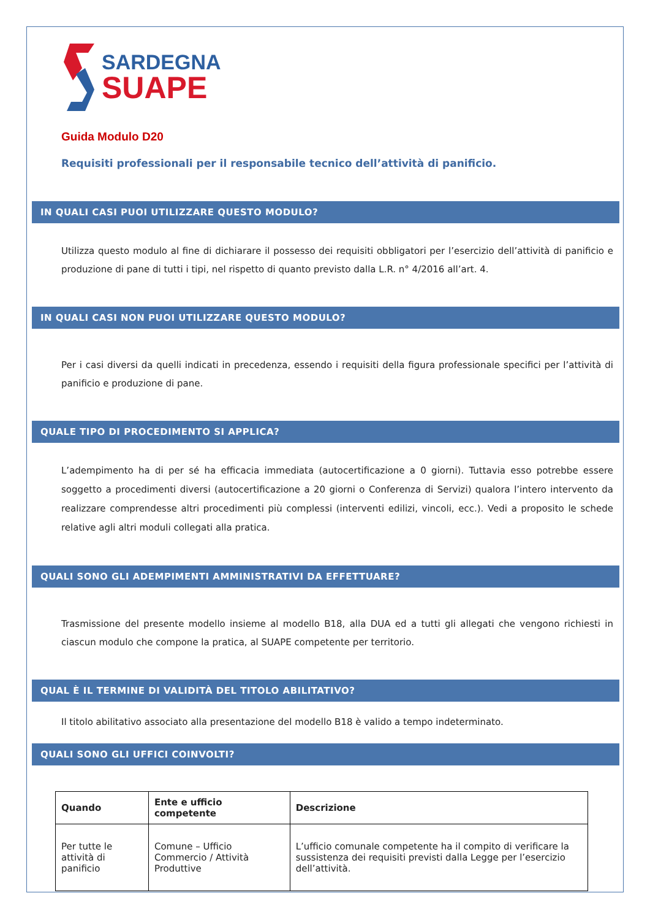SARDEGNA
SUAPE
Guida Modulo D20
Requisiti professionali per il responsabile tecnico dell’attività di panificio.
IN QUALI CASI PUOI UTILIZZARE QUESTO MODULO?
Utilizza questo modulo al fine di dichiarare il possesso dei requisiti obbligatori per l’esercizio dell’attività di panificio e produzione di pane di tutti i tipi, nel rispetto di quanto previsto dalla L.R. n° 4/2016 all’art. 4.
IN QUALI CASI NON PUOI UTILIZZARE QUESTO MODULO?
Per i casi diversi da quelli indicati in precedenza, essendo i requisiti della figura professionale specifici per l’attività di panificio e produzione di pane.
QUALE TIPO DI PROCEDIMENTO SI APPLICA?
L’adempimento ha di per sé ha efficacia immediata (autocertificazione a 0 giorni). Tuttavia esso potrebbe essere soggetto a procedimenti diversi (autocertificazione a 20 giorni o Conferenza di Servizi) qualora l’intero intervento da realizzare comprendesse altri procedimenti più complessi (interventi edilizi, vincoli, ecc.). Vedi a proposito le schede relative agli altri moduli collegati alla pratica.
QUALI SONO GLI ADEMPIMENTI AMMINISTRATIVI DA EFFETTUARE?
Trasmissione del presente modello insieme al modello B18, alla DUA ed a tutti gli allegati che vengono richiesti in ciascun modulo che compone la pratica, al SUAPE competente per territorio.
QUAL È IL TERMINE DI VALIDITÀ DEL TITOLO ABILITATIVO?
Il titolo abilitativo associato alla presentazione del modello B18 è valido a tempo indeterminato.
QUALI SONO GLI UFFICI COINVOLTI?
| Quando | Ente e ufficio competente | Descrizione |
| --- | --- | --- |
| Per tutte le attività di panificio | Comune – Ufficio Commercio / Attività Produttive | L’ufficio comunale competente ha il compito di verificare la sussistenza dei requisiti previsti dalla Legge per l’esercizio dell’attività. |